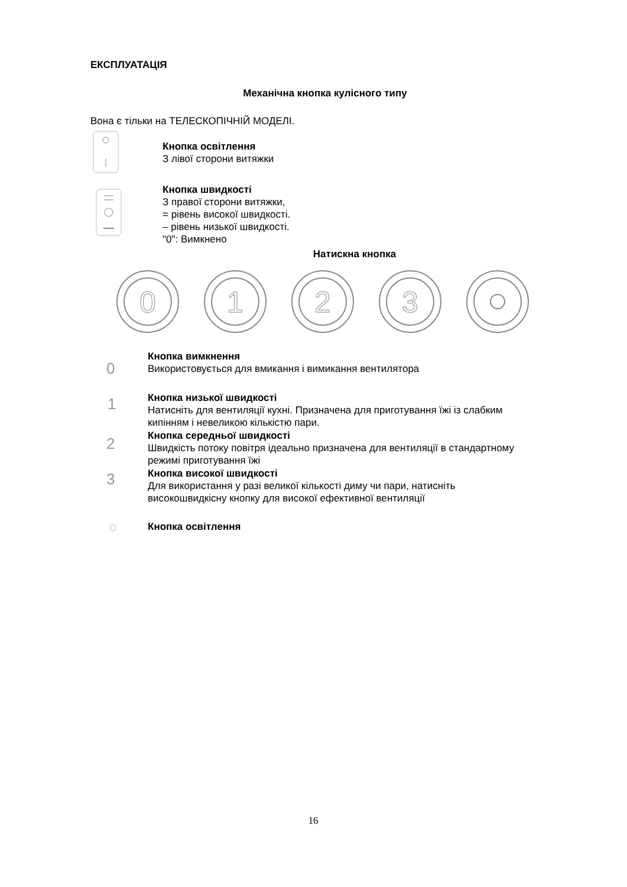ЕКСПЛУАТАЦІЯ
Механічна кнопка кулісного типу
Вона є тільки на ТЕЛЕСКОПІЧНІЙ МОДЕЛІ.
Кнопка освітлення
З лівої сторони витяжки
Кнопка швидкості
З правої сторони витяжки,
= рівень високої швидкості.
– рівень низької швидкості.
"0": Вимкнено
Натискна кнопка
0
1
2
3
Кнопка вимкнення
Використовується для вмикання і вимикання вентилятора
0
Кнопка низької швидкості
Натисніть для вентиляції кухні. Призначена для приготування їжі із слабким
кипінням і невеликою кількістю пари.
1
Кнопка середньої швидкості
Швидкість потоку повітря ідеально призначена для вентиляції в стандартному
режимі приготування їжі
2
Кнопка високої швидкості
Для використання у разі великої кількості диму чи пари, натисніть
високошвидкісну кнопку для високої ефективної вентиляції
3
☼ Кнопка освітлення
16